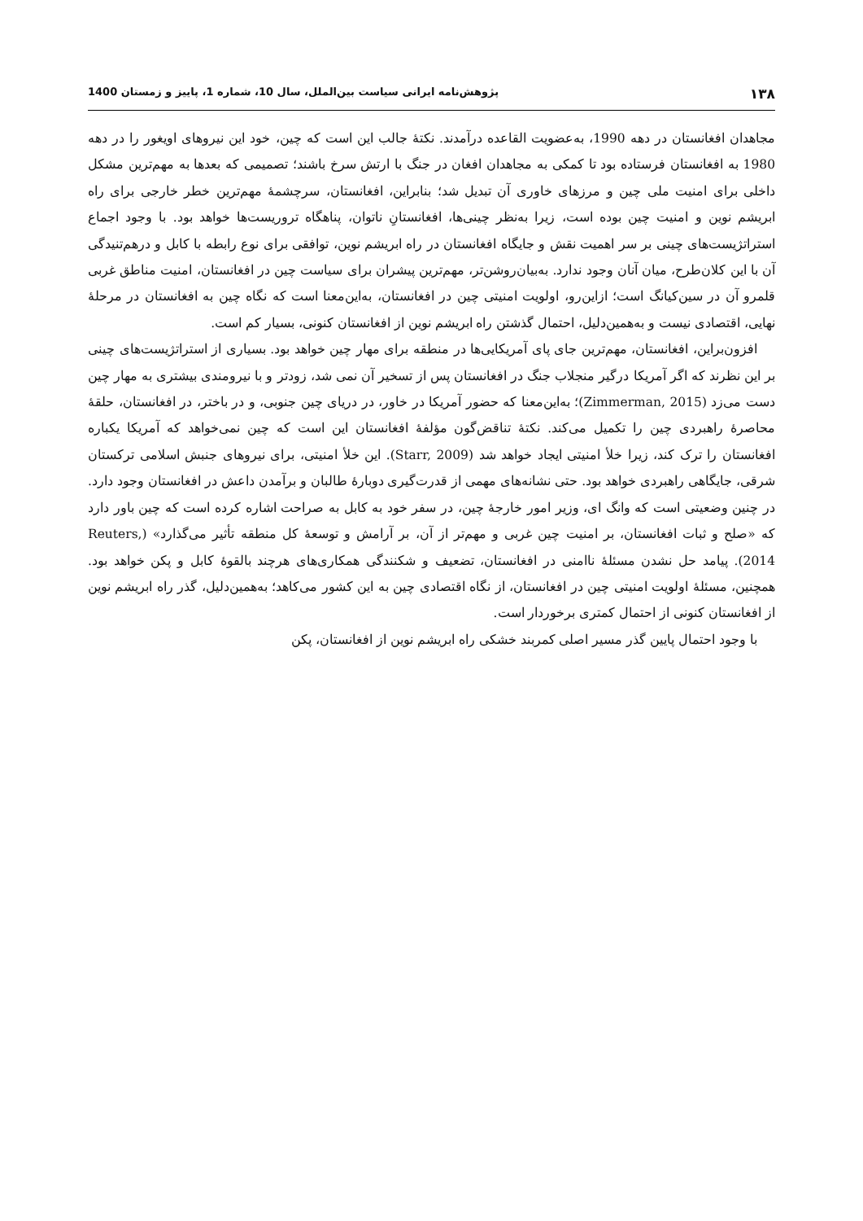١٣٨ پژوهش‌نامه ایرانی سیاست بین‌الملل، سال 10، شماره 1، پاییز و زمستان 1400
مجاهدان افغانستان در دهه 1990، به‌عضویت القاعده درآمدند. نکتۀ جالب این است که چین، خود این نیروهای اویغور را در دهه 1980 به افغانستان فرستاده بود تا کمکی به مجاهدان افغان در جنگ با ارتش سرخ باشند؛ تصمیمی که بعدها به مهم‌ترین مشکل داخلی برای امنیت ملی چین و مرزهای خاوری آن تبدیل شد؛ بنابراین، افغانستان، سرچشمۀ مهم‌ترین خطر خارجی برای راه ابریشم نوین و امنیت چین بوده است، زیرا به‌نظر چینی‌ها، افغانستانِ ناتوان، پناهگاه تروریست‌ها خواهد بود. با وجود اجماع استراتژیست‌های چینی بر سر اهمیت نقش و جایگاه افغانستان در راه ابریشم نوین، توافقی برای نوع رابطه با کابل و درهم‌تنیدگی آن با این کلان‌طرح، میان آنان وجود ندارد. به‌بیان‌روشن‌تر، مهم‌ترین پیشران برای سیاست چین در افغانستان، امنیت مناطق غربی قلمرو آن در سین‌کیانگ است؛ ازاین‌رو، اولویت امنیتی چین در افغانستان، به‌این‌معنا است که نگاه چین به افغانستان در مرحلۀ نهایی، اقتصادی نیست و به‌همین‌دلیل، احتمال گذشتن راه ابریشم نوین از افغانستان کنونی، بسیار کم است.
افزون‌براین، افغانستان، مهم‌ترین جای پای آمریکایی‌ها در منطقه برای مهار چین خواهد بود. بسیاری از استراتژیست‌های چینی بر این نظرند که اگر آمریکا درگیر منجلاب جنگ در افغانستان پس از تسخیر آن نمی شد، زودتر و با نیرومندی بیشتری به مهار چین دست می‌زد (Zimmerman, 2015)؛ به‌این‌معنا که حضور آمریکا در خاور، در دریای چین جنوبی، و در باختر، در افغانستان، حلقۀ محاصرۀ راهبردی چین را تکمیل می‌کند. نکتۀ تناقض‌گون مؤلفۀ افغانستان این است که چین نمی‌خواهد که آمریکا یکباره افغانستان را ترک کند، زیرا خلأ امنیتی ایجاد خواهد شد (Starr, 2009). این خلأ امنیتی، برای نیروهای جنبش اسلامی ترکستان شرقی، جایگاهی راهبردی خواهد بود. حتی نشانه‌های مهمی از قدرت‌گیری دوبارۀ طالبان و برآمدن داعش در افغانستان وجود دارد. در چنین وضعیتی است که وانگ ای، وزیر امور خارجۀ چین، در سفر خود به کابل به صراحت اشاره کرده است که چین باور دارد که «صلح و ثبات افغانستان، بر امنیت چین غربی و مهم‌تر از آن، بر آرامش و توسعۀ کل منطقه تأثیر می‌گذارد» (Reuters, 2014). پیامد حل نشدن مسئلۀ ناامنی در افغانستان، تضعیف و شکنندگی همکاری‌های هرچند بالقوۀ کابل و پکن خواهد بود. همچنین، مسئلۀ اولویت امنیتی چین در افغانستان، از نگاه اقتصادی چین به این کشور می‌کاهد؛ به‌همین‌دلیل، گذر راه ابریشم نوین از افغانستان کنونی از احتمال کمتری برخوردار است.
با وجود احتمال پایین گذر مسیر اصلی کمربند خشکی راه ابریشم نوین از افغانستان، پکن